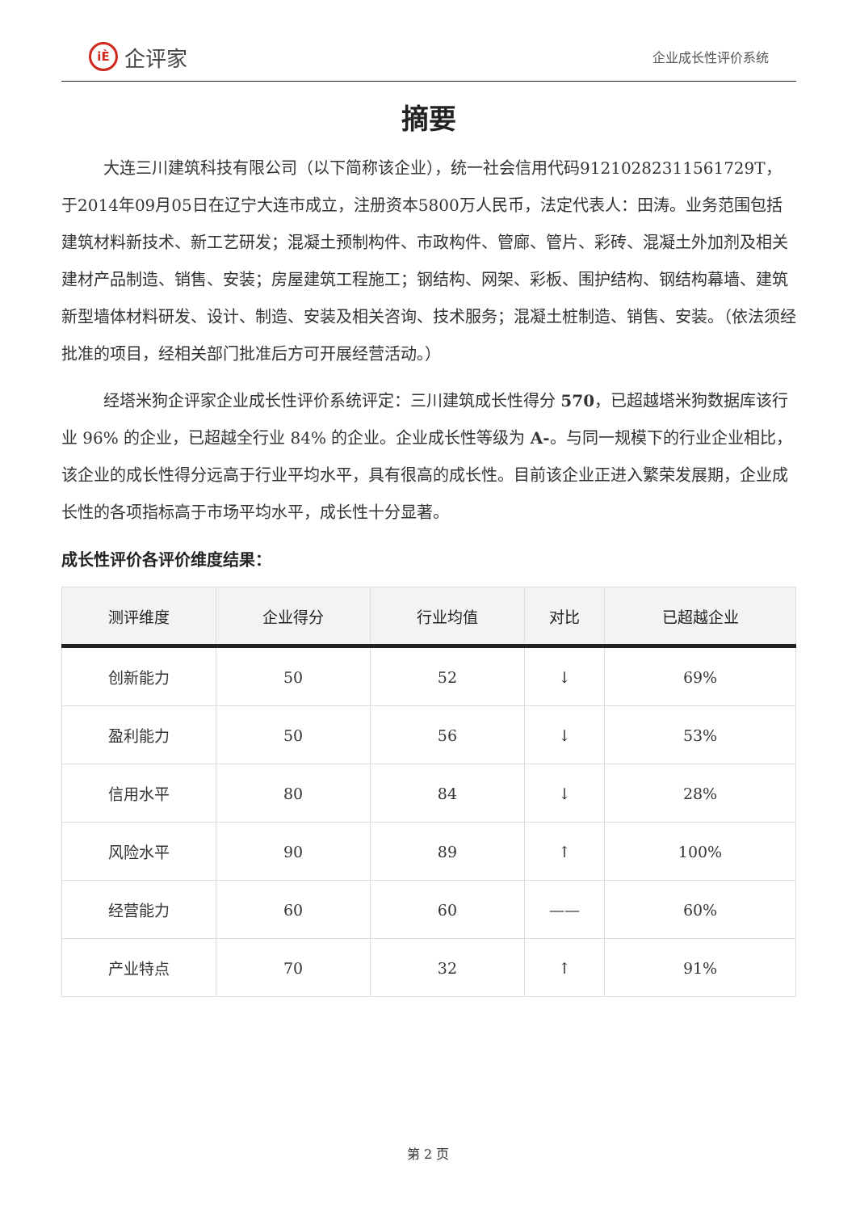iÈ 企评家
企业成长性评价系统
摘要
大连三川建筑科技有限公司（以下简称该企业），统一社会信用代码91210282311561729T，于2014年09月05日在辽宁大连市成立，注册资本5800万人民币，法定代表人：田涛。业务范围包括建筑材料新技术、新工艺研发；混凝土预制构件、市政构件、管廊、管片、彩砖、混凝土外加剂及相关建材产品制造、销售、安装；房屋建筑工程施工；钢结构、网架、彩板、围护结构、钢结构幕墙、建筑新型墙体材料研发、设计、制造、安装及相关咨询、技术服务；混凝土桩制造、销售、安装。（依法须经批准的项目，经相关部门批准后方可开展经营活动。）
经塔米狗企评家企业成长性评价系统评定：三川建筑成长性得分 570，已超越塔米狗数据库该行业 96% 的企业，已超越全行业 84% 的企业。企业成长性等级为 A-。与同一规模下的行业企业相比，该企业的成长性得分远高于行业平均水平，具有很高的成长性。目前该企业正进入繁荣发展期，企业成长性的各项指标高于市场平均水平，成长性十分显著。
成长性评价各评价维度结果：
| 测评维度 | 企业得分 | 行业均值 | 对比 | 已超越企业 |
| --- | --- | --- | --- | --- |
| 创新能力 | 50 | 52 | ↓ | 69% |
| 盈利能力 | 50 | 56 | ↓ | 53% |
| 信用水平 | 80 | 84 | ↓ | 28% |
| 风险水平 | 90 | 89 | ↑ | 100% |
| 经营能力 | 60 | 60 | —— | 60% |
| 产业特点 | 70 | 32 | ↑ | 91% |
第 2 页